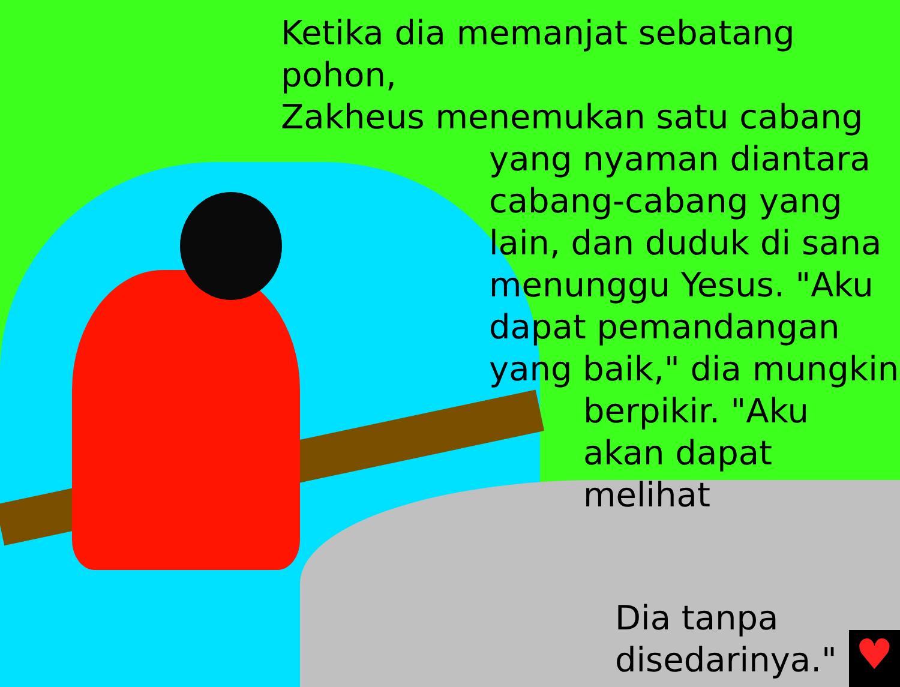Ketika dia memanjat sebatang pohon,
Zakheus menemukan satu cabang
yang nyaman diantara
cabang-cabang yang
lain, dan duduk di sana
menunggu Yesus. "Aku
dapat pemandangan
yang baik," dia mungkin
berpikir. "Aku
akan dapat
melihat
Dia tanpa
disedarinya."
♥